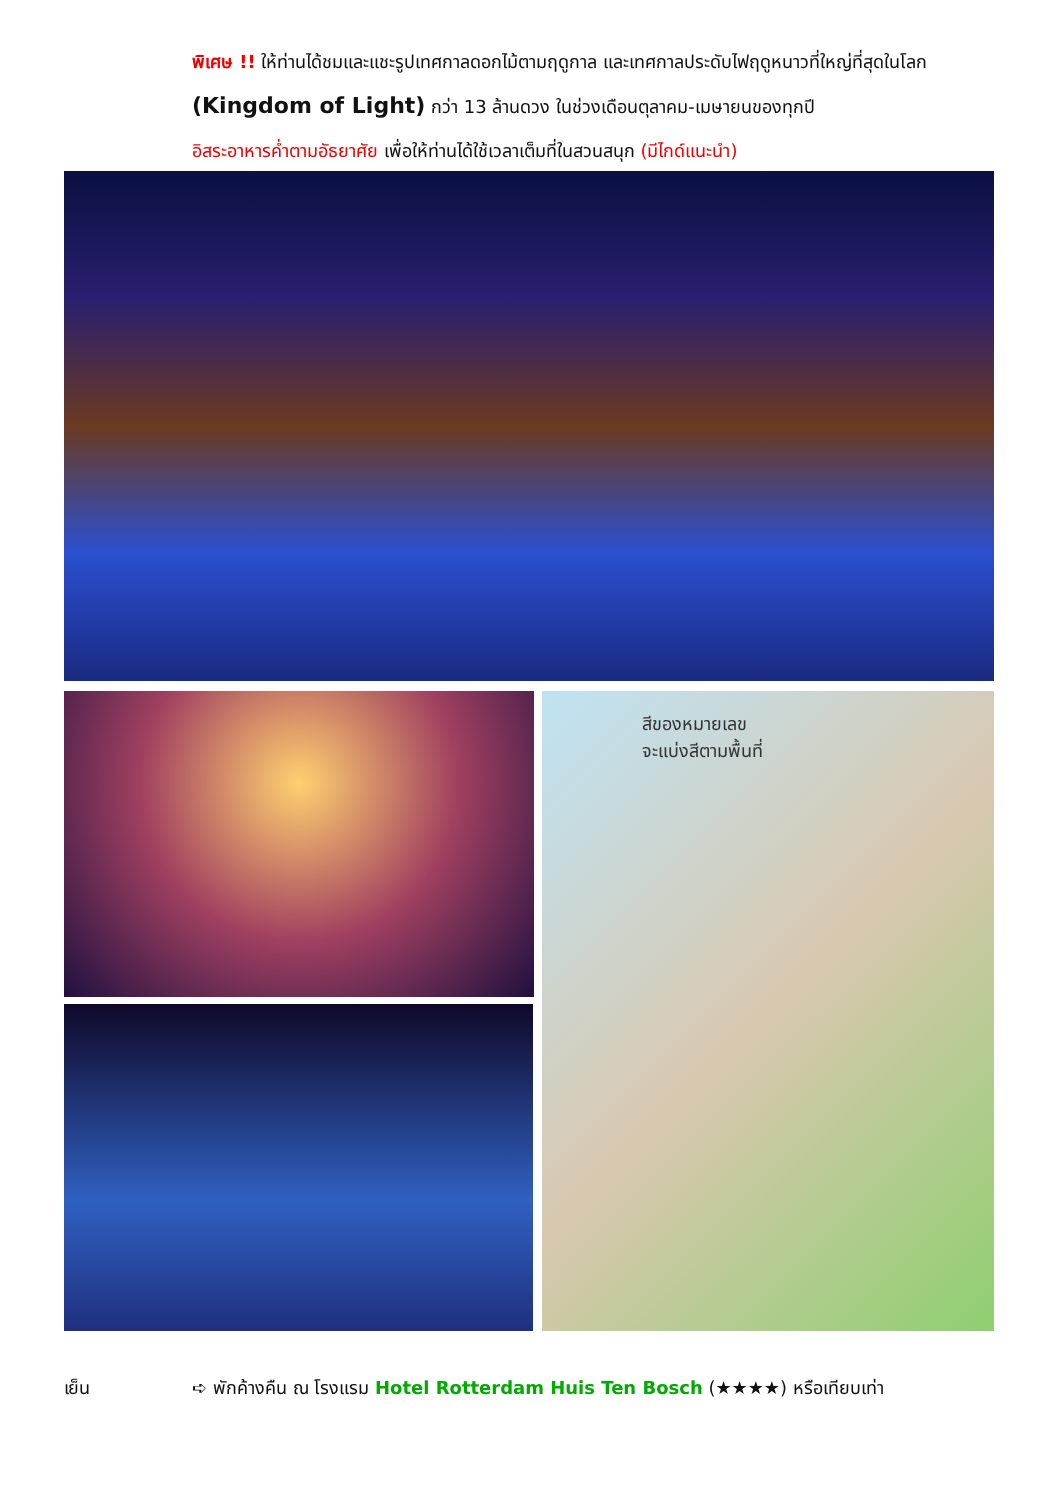พิเศษ !! ให้ท่านได้ชมและแชะรูปเทศกาลดอกไม้ตามฤดูกาล และเทศกาลประดับไฟฤดูหนาวที่ใหญ่ที่สุดในโลก (Kingdom of Light) กว่า 13 ล้านดวง ในช่วงเดือนตุลาคม-เมษายนของทุกปี
อิสระอาหารค่ำตามอัธยาศัย เพื่อให้ท่านได้ใช้เวลาเต็มที่ในสวนสนุก (มีไกด์แนะนำ)
สีของหมายเลข
จะแบ่งสีตามพื้นที่
เย็น ➪ พักค้างคืน ณ โรงแรม Hotel Rotterdam Huis Ten Bosch (★★★★) หรือเทียบเท่า